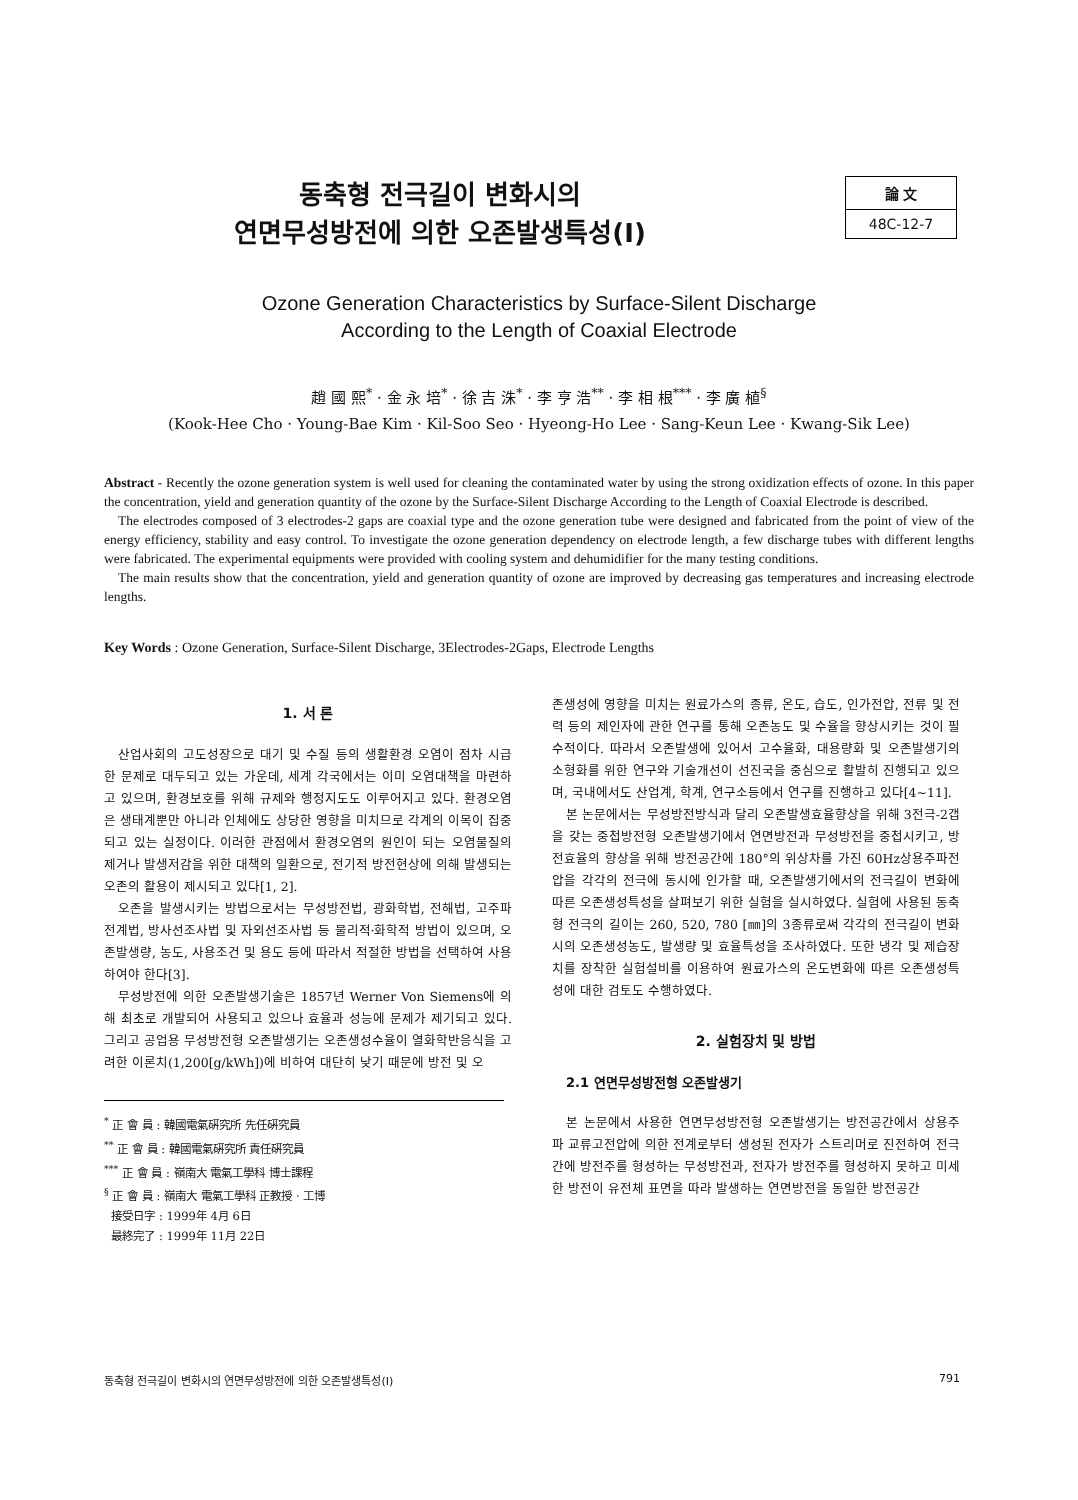동축형 전극길이 변화시의
연면무성방전에 의한 오존발생특성(I)
論 文
48C-12-7
Ozone Generation Characteristics by Surface-Silent Discharge
According to the Length of Coaxial Electrode
趙 國 熙<sup>*</sup> · 金 永 培<sup>*</sup> · 徐 吉 洙<sup>*</sup> · 李 亨 浩<sup>**</sup> · 李 相 根<sup>***</sup> · 李 廣 植<sup>§</sup>
(Kook-Hee Cho · Young-Bae Kim · Kil-Soo Seo · Hyeong-Ho Lee · Sang-Keun Lee · Kwang-Sik Lee)
Abstract - Recently the ozone generation system is well used for cleaning the contaminated water by using the strong oxidization effects of ozone. In this paper the concentration, yield and generation quantity of the ozone by the Surface-Silent Discharge According to the Length of Coaxial Electrode is described.
The electrodes composed of 3 electrodes-2 gaps are coaxial type and the ozone generation tube were designed and fabricated from the point of view of the energy efficiency, stability and easy control. To investigate the ozone generation dependency on electrode length, a few discharge tubes with different lengths were fabricated. The experimental equipments were provided with cooling system and dehumidifier for the many testing conditions.
The main results show that the concentration, yield and generation quantity of ozone are improved by decreasing gas temperatures and increasing electrode lengths.
Key Words : Ozone Generation, Surface-Silent Discharge, 3Electrodes-2Gaps, Electrode Lengths
1. 서 론
산업사회의 고도성장으로 대기 및 수질 등의 생활환경 오염이 점차 시급한 문제로 대두되고 있는 가운데, 세계 각국에서는 이미 오염대책을 마련하고 있으며, 환경보호를 위해 규제와 행정지도도 이루어지고 있다. 환경오염은 생태계뿐만 아니라 인체에도 상당한 영향을 미치므로 각계의 이목이 집중되고 있는 실정이다. 이러한 관점에서 환경오염의 원인이 되는 오염물질의 제거나 발생저감을 위한 대책의 일환으로, 전기적 방전현상에 의해 발생되는 오존의 활용이 제시되고 있다[1, 2].
오존을 발생시키는 방법으로서는 무성방전법, 광화학법, 전해법, 고주파전계법, 방사선조사법 및 자외선조사법 등 물리적·화학적 방법이 있으며, 오존발생량, 농도, 사용조건 및 용도 등에 따라서 적절한 방법을 선택하여 사용하여야 한다[3].
무성방전에 의한 오존발생기술은 1857년 Werner Von Siemens에 의해 최초로 개발되어 사용되고 있으나 효율과 성능에 문제가 제기되고 있다. 그리고 공업용 무성방전형 오존발생기는 오존생성수율이 열화학반응식을 고려한 이론치(1,200[g/kWh])에 비하여 대단히 낮기 때문에 방전 및 오
<sup>*</sup> 正 會 員 : 韓國電氣硏究所 先任硏究員
<sup>**</sup> 正 會 員 : 韓國電氣硏究所 責任硏究員
<sup>***</sup> 正 會 員 : 嶺南大 電氣工學科 博士課程
<sup>§</sup> 正 會 員 : 嶺南大 電氣工學科 正教授 · 工博
接受日字 : 1999年 4月 6日
最終完了 : 1999年 11月 22日
존생성에 영향을 미치는 원료가스의 종류, 온도, 습도, 인가전압, 전류 및 전력 등의 제인자에 관한 연구를 통해 오존농도 및 수율을 향상시키는 것이 필수적이다. 따라서 오존발생에 있어서 고수율화, 대용량화 및 오존발생기의 소형화를 위한 연구와 기술개선이 선진국을 중심으로 활발히 진행되고 있으며, 국내에서도 산업계, 학계, 연구소등에서 연구를 진행하고 있다[4~11].
본 논문에서는 무성방전방식과 달리 오존발생효율향상을 위해 3전극-2갭을 갖는 중첩방전형 오존발생기에서 연면방전과 무성방전을 중첩시키고, 방전효율의 향상을 위해 방전공간에 180°의 위상차를 가진 60Hz상용주파전압을 각각의 전극에 동시에 인가할 때, 오존발생기에서의 전극길이 변화에 따른 오존생성특성을 살펴보기 위한 실험을 실시하였다. 실험에 사용된 동축형 전극의 길이는 260, 520, 780 [㎜]의 3종류로써 각각의 전극길이 변화시의 오존생성농도, 발생량 및 효율특성을 조사하였다. 또한 냉각 및 제습장치를 장착한 실험설비를 이용하여 원료가스의 온도변화에 따른 오존생성특성에 대한 검토도 수행하였다.
2. 실험장치 및 방법
2.1 연면무성방전형 오존발생기
본 논문에서 사용한 연면무성방전형 오존발생기는 방전공간에서 상용주파 교류고전압에 의한 전계로부터 생성된 전자가 스트리머로 진전하여 전극간에 방전주를 형성하는 무성방전과, 전자가 방전주를 형성하지 못하고 미세한 방전이 유전체 표면을 따라 발생하는 연면방전을 동일한 방전공간
동축형 전극길이 변화시의 연면무성방전에 의한 오존발생특성(I) 791